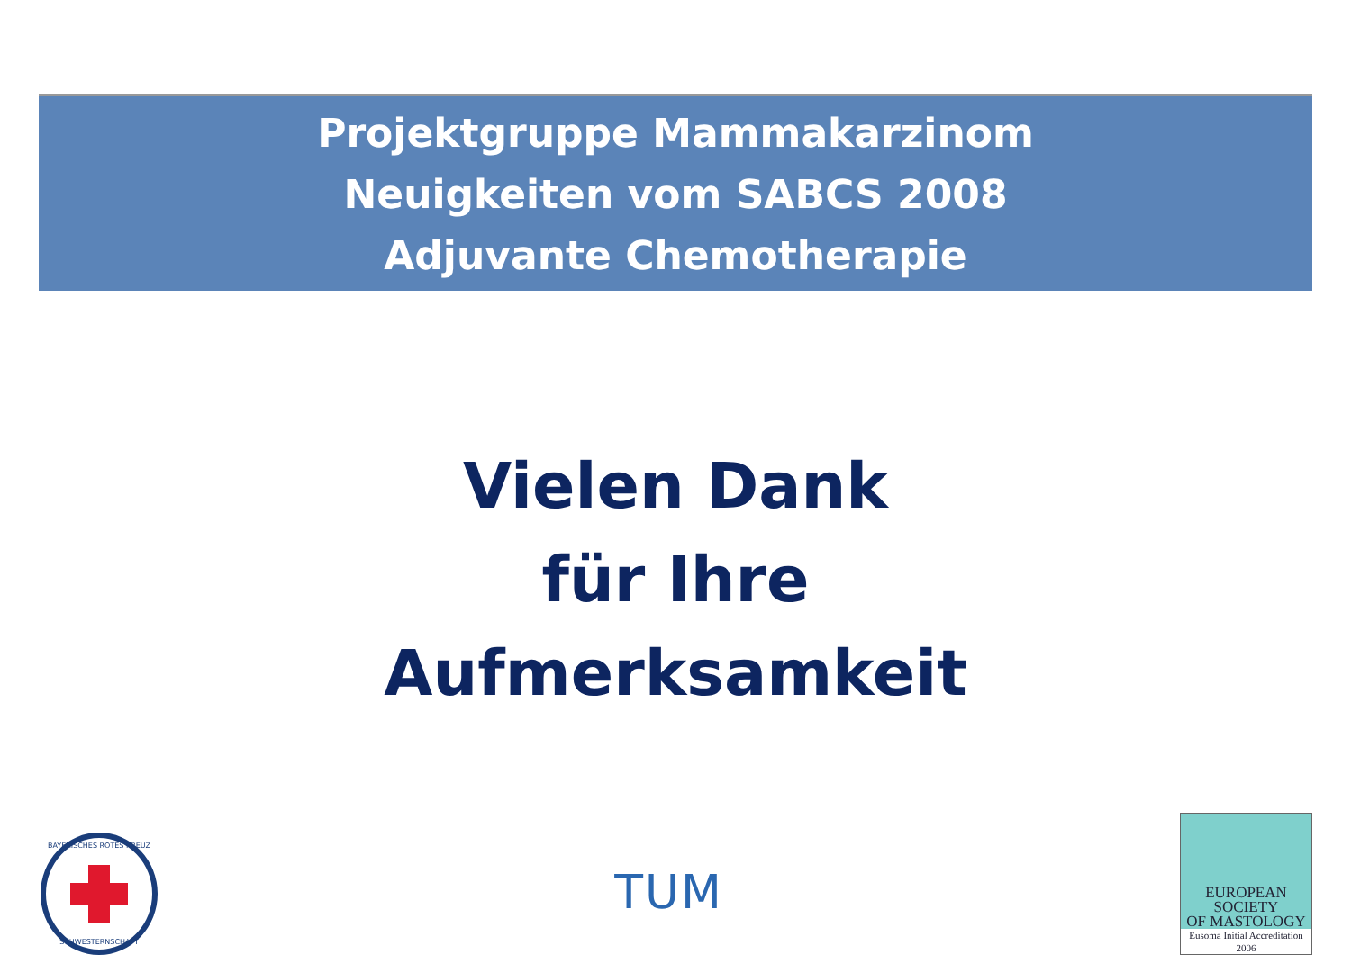Projektgruppe Mammakarzinom
Neuigkeiten vom SABCS 2008
Adjuvante Chemotherapie
Vielen Dank
für Ihre
Aufmerksamkeit
BAYERISCHES ROTES KREUZ
SCHWESTERNSCHAFT
TUM
EUROPEAN
SOCIETY
OF MASTOLOGY
Eusoma Initial Accreditation
2006